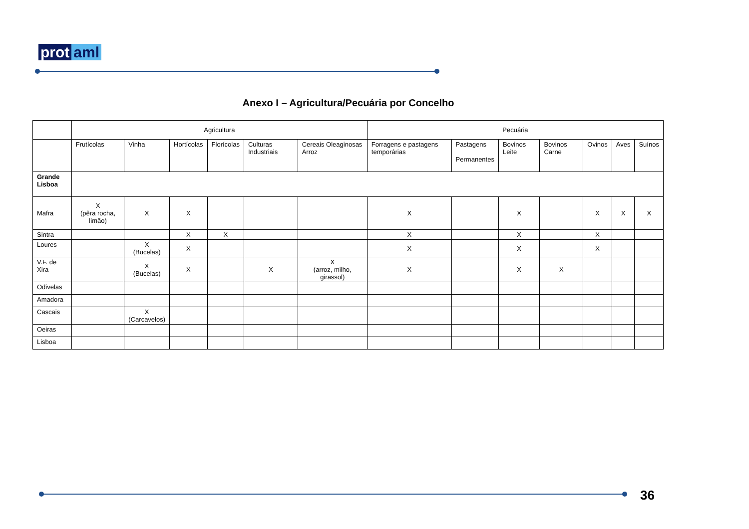prot aml
Anexo I – Agricultura/Pecuária por Concelho
| | Agricultura | | | | | | Pecuária | | | | | | | |
| --- | --- | --- | --- | --- | --- | --- | --- | --- | --- | --- | --- | --- | --- | --- |
| | Frutícolas | Vinha | Hortícolas | Florícolas | Culturas Industriais | Cereais Oleaginosas Arroz | Forragens e pastagens temporárias | Pastagens Permanentes | | Bovinos Leite | Bovinos Carne | Ovinos | Aves | Suínos |
| Grande Lisboa | | | | | | | | | | | | | | |
| Mafra | X (pêra rocha, limão) | X | X | | | | X | | X | | | X | X | X |
| Sintra | | | X | X | | | X | | X | | | X | | |
| Loures | | X (Bucelas) | X | | | | X | | X | | | X | | |
| V.F. de Xira | | X (Bucelas) | X | | X | X (arroz, milho, girassol) | X | | X | | X | | | |
| Odivelas | | | | | | | | | | | | | | |
| Amadora | | | | | | | | | | | | | | |
| Cascais | | X (Carcavelos) | | | | | | | | | | | | |
| Oeiras | | | | | | | | | | | | | | |
| Lisboa | | | | | | | | | | | | | | |
36